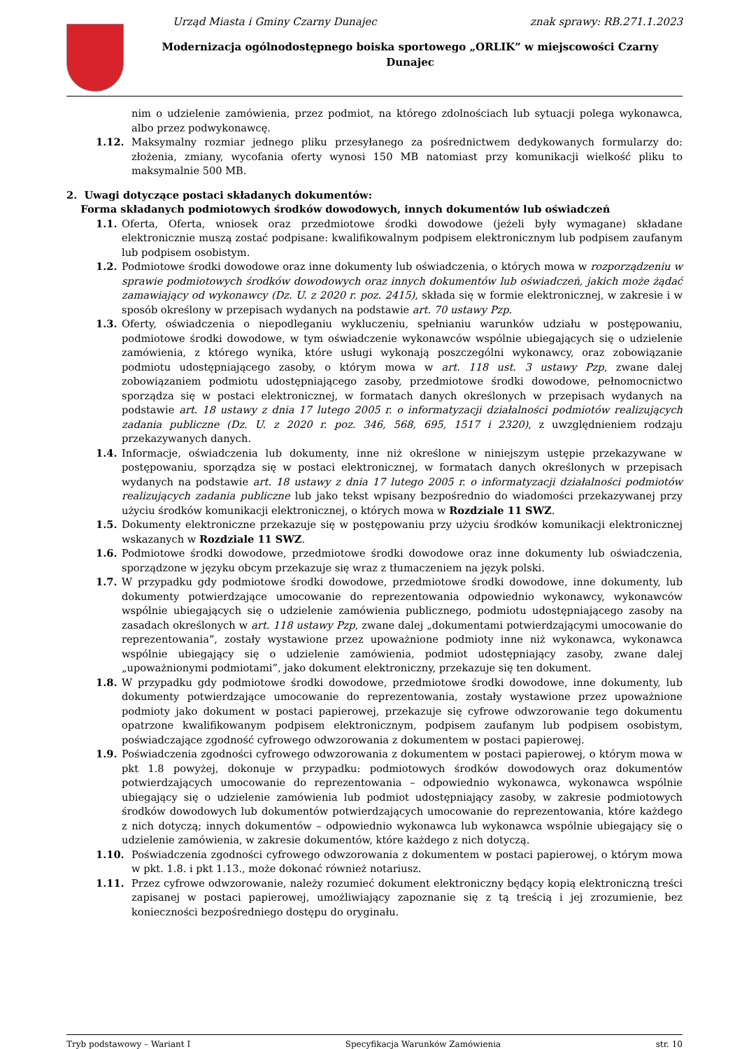Urząd Miasta i Gminy Czarny Dunajec znak sprawy: RB.271.1.2023
Modernizacja ogólnodostępnego boiska sportowego „ORLIK” w miejscowości Czarny Dunajec
nim o udzielenie zamówienia, przez podmiot, na którego zdolnościach lub sytuacji polega wykonawca, albo przez podwykonawcę.
1.12. Maksymalny rozmiar jednego pliku przesyłanego za pośrednictwem dedykowanych formularzy do: złożenia, zmiany, wycofania oferty wynosi 150 MB natomiast przy komunikacji wielkość pliku to maksymalnie 500 MB.
2. Uwagi dotyczące postaci składanych dokumentów:
Forma składanych podmiotowych środków dowodowych, innych dokumentów lub oświadczeń
1.1. Oferta, Oferta, wniosek oraz przedmiotowe środki dowodowe (jeżeli były wymagane) składane elektronicznie muszą zostać podpisane: kwalifikowalnym podpisem elektronicznym lub podpisem zaufanym lub podpisem osobistym.
1.2. Podmiotowe środki dowodowe oraz inne dokumenty lub oświadczenia, o których mowa w rozporządzeniu w sprawie podmiotowych środków dowodowych oraz innych dokumentów lub oświadczeń, jakich może żądać zamawiający od wykonawcy (Dz. U. z 2020 r. poz. 2415), składa się w formie elektronicznej, w zakresie i w sposób określony w przepisach wydanych na podstawie art. 70 ustawy Pzp.
1.3. Oferty, oświadczenia o niepodleganiu wykluczeniu, spełnianiu warunków udziału w postępowaniu, podmiotowe środki dowodowe, w tym oświadczenie wykonawców wspólnie ubiegających się o udzielenie zamówienia, z którego wynika, które usługi wykonają poszczególni wykonawcy, oraz zobowiązanie podmiotu udostępniającego zasoby, o którym mowa w art. 118 ust. 3 ustawy Pzp, zwane dalej zobowiązaniem podmiotu udostępniającego zasoby, przedmiotowe środki dowodowe, pełnomocnictwo sporządza się w postaci elektronicznej, w formatach danych określonych w przepisach wydanych na podstawie art. 18 ustawy z dnia 17 lutego 2005 r. o informatyzacji działalności podmiotów realizujących zadania publiczne (Dz. U. z 2020 r. poz. 346, 568, 695, 1517 i 2320), z uwzględnieniem rodzaju przekazywanych danych.
1.4. Informacje, oświadczenia lub dokumenty, inne niż określone w niniejszym ustępie przekazywane w postępowaniu, sporządza się w postaci elektronicznej, w formatach danych określonych w przepisach wydanych na podstawie art. 18 ustawy z dnia 17 lutego 2005 r. o informatyzacji działalności podmiotów realizujących zadania publiczne lub jako tekst wpisany bezpośrednio do wiadomości przekazywanej przy użyciu środków komunikacji elektronicznej, o których mowa w Rozdziale 11 SWZ.
1.5. Dokumenty elektroniczne przekazuje się w postępowaniu przy użyciu środków komunikacji elektronicznej wskazanych w Rozdziale 11 SWZ.
1.6. Podmiotowe środki dowodowe, przedmiotowe środki dowodowe oraz inne dokumenty lub oświadczenia, sporządzone w języku obcym przekazuje się wraz z tłumaczeniem na język polski.
1.7. W przypadku gdy podmiotowe środki dowodowe, przedmiotowe środki dowodowe, inne dokumenty, lub dokumenty potwierdzające umocowanie do reprezentowania odpowiednio wykonawcy, wykonawców wspólnie ubiegających się o udzielenie zamówienia publicznego, podmiotu udostępniającego zasoby na zasadach określonych w art. 118 ustawy Pzp, zwane dalej „dokumentami potwierdzającymi umocowanie do reprezentowania”, zostały wystawione przez upoważnione podmioty inne niż wykonawca, wykonawca wspólnie ubiegający się o udzielenie zamówienia, podmiot udostępniający zasoby, zwane dalej „upoważnionymi podmiotami”, jako dokument elektroniczny, przekazuje się ten dokument.
1.8. W przypadku gdy podmiotowe środki dowodowe, przedmiotowe środki dowodowe, inne dokumenty, lub dokumenty potwierdzające umocowanie do reprezentowania, zostały wystawione przez upoważnione podmioty jako dokument w postaci papierowej, przekazuje się cyfrowe odwzorowanie tego dokumentu opatrzone kwalifikowanym podpisem elektronicznym, podpisem zaufanym lub podpisem osobistym, poświadczające zgodność cyfrowego odwzorowania z dokumentem w postaci papierowej.
1.9. Poświadczenia zgodności cyfrowego odwzorowania z dokumentem w postaci papierowej, o którym mowa w pkt 1.8 powyżej, dokonuje w przypadku: podmiotowych środków dowodowych oraz dokumentów potwierdzających umocowanie do reprezentowania – odpowiednio wykonawca, wykonawca wspólnie ubiegający się o udzielenie zamówienia lub podmiot udostępniający zasoby, w zakresie podmiotowych środków dowodowych lub dokumentów potwierdzających umocowanie do reprezentowania, które każdego z nich dotyczą; innych dokumentów – odpowiednio wykonawca lub wykonawca wspólnie ubiegający się o udzielenie zamówienia, w zakresie dokumentów, które każdego z nich dotyczą.
1.10. Poświadczenia zgodności cyfrowego odwzorowania z dokumentem w postaci papierowej, o którym mowa w pkt. 1.8. i pkt 1.13., może dokonać również notariusz.
1.11. Przez cyfrowe odwzorowanie, należy rozumieć dokument elektroniczny będący kopią elektroniczną treści zapisanej w postaci papierowej, umożliwiający zapoznanie się z tą treścią i jej zrozumienie, bez konieczności bezpośredniego dostępu do oryginału.
Tryb podstawowy – Wariant I Specyfikacja Warunków Zamówienia str. 10